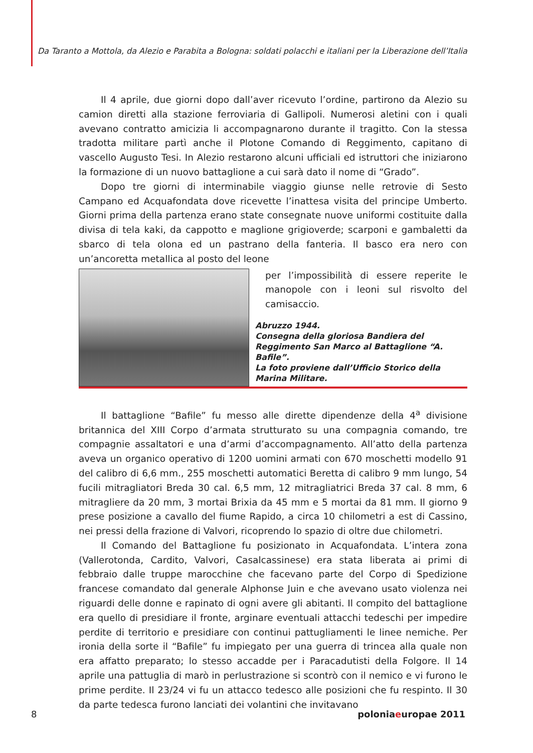Da Taranto a Mottola, da Alezio e Parabita a Bologna: soldati polacchi e italiani per la Liberazione dell’Italia
Il 4 aprile, due giorni dopo dall’aver ricevuto l’ordine, partirono da Alezio su camion diretti alla stazione ferroviaria di Gallipoli. Numerosi aletini con i quali avevano contratto amicizia li accompagnarono durante il tragitto. Con la stessa tradotta militare partì anche il Plotone Comando di Reggimento, capitano di vascello Augusto Tesi. In Alezio restarono alcuni ufficiali ed istruttori che iniziarono la formazione di un nuovo battaglione a cui sarà dato il nome di “Grado”.
Dopo tre giorni di interminabile viaggio giunse nelle retrovie di Sesto Campano ed Acquafondata dove ricevette l’inattesa visita del principe Umberto. Giorni prima della partenza erano state consegnate nuove uniformi costituite dalla divisa di tela kaki, da cappotto e maglione grigioverde; scarponi e gambaletti da sbarco di tela olona ed un pastrano della fanteria. Il basco era nero con un’ancoretta metallica al posto del leone
per l’impossibilità di essere reperite le manopole con i leoni sul risvolto del camisaccio.
Abruzzo 1944.
Consegna della gloriosa Bandiera del Reggimento San Marco al Battaglione “A. Bafile”.
La foto proviene dall’Ufficio Storico della Marina Militare.
Il battaglione “Bafile” fu messo alle dirette dipendenze della 4<sup>a</sup> divisione britannica del XIII Corpo d’armata strutturato su una compagnia comando, tre compagnie assaltatori e una d’armi d’accompagnamento. All’atto della partenza aveva un organico operativo di 1200 uomini armati con 670 moschetti modello 91 del calibro di 6,6 mm., 255 moschetti automatici Beretta di calibro 9 mm lungo, 54 fucili mitragliatori Breda 30 cal. 6,5 mm, 12 mitragliatrici Breda 37 cal. 8 mm, 6 mitragliere da 20 mm, 3 mortai Brixia da 45 mm e 5 mortai da 81 mm. Il giorno 9 prese posizione a cavallo del fiume Rapido, a circa 10 chilometri a est di Cassino, nei pressi della frazione di Valvori, ricoprendo lo spazio di oltre due chilometri.
Il Comando del Battaglione fu posizionato in Acquafondata. L’intera zona (Vallerotonda, Cardito, Valvori, Casalcassinese) era stata liberata ai primi di febbraio dalle truppe marocchine che facevano parte del Corpo di Spedizione francese comandato dal generale Alphonse Juin e che avevano usato violenza nei riguardi delle donne e rapinato di ogni avere gli abitanti. Il compito del battaglione era quello di presidiare il fronte, arginare eventuali attacchi tedeschi per impedire perdite di territorio e presidiare con continui pattugliamenti le linee nemiche. Per ironia della sorte il “Bafile” fu impiegato per una guerra di trincea alla quale non era affatto preparato; lo stesso accadde per i Paracadutisti della Folgore. Il 14 aprile una pattuglia di marò in perlustrazione si scontrò con il nemico e vi furono le prime perdite. Il 23/24 vi fu un attacco tedesco alle posizioni che fu respinto. Il 30 da parte tedesca furono lanciati dei volantini che invitavano
8 poloniaeuropae 2011